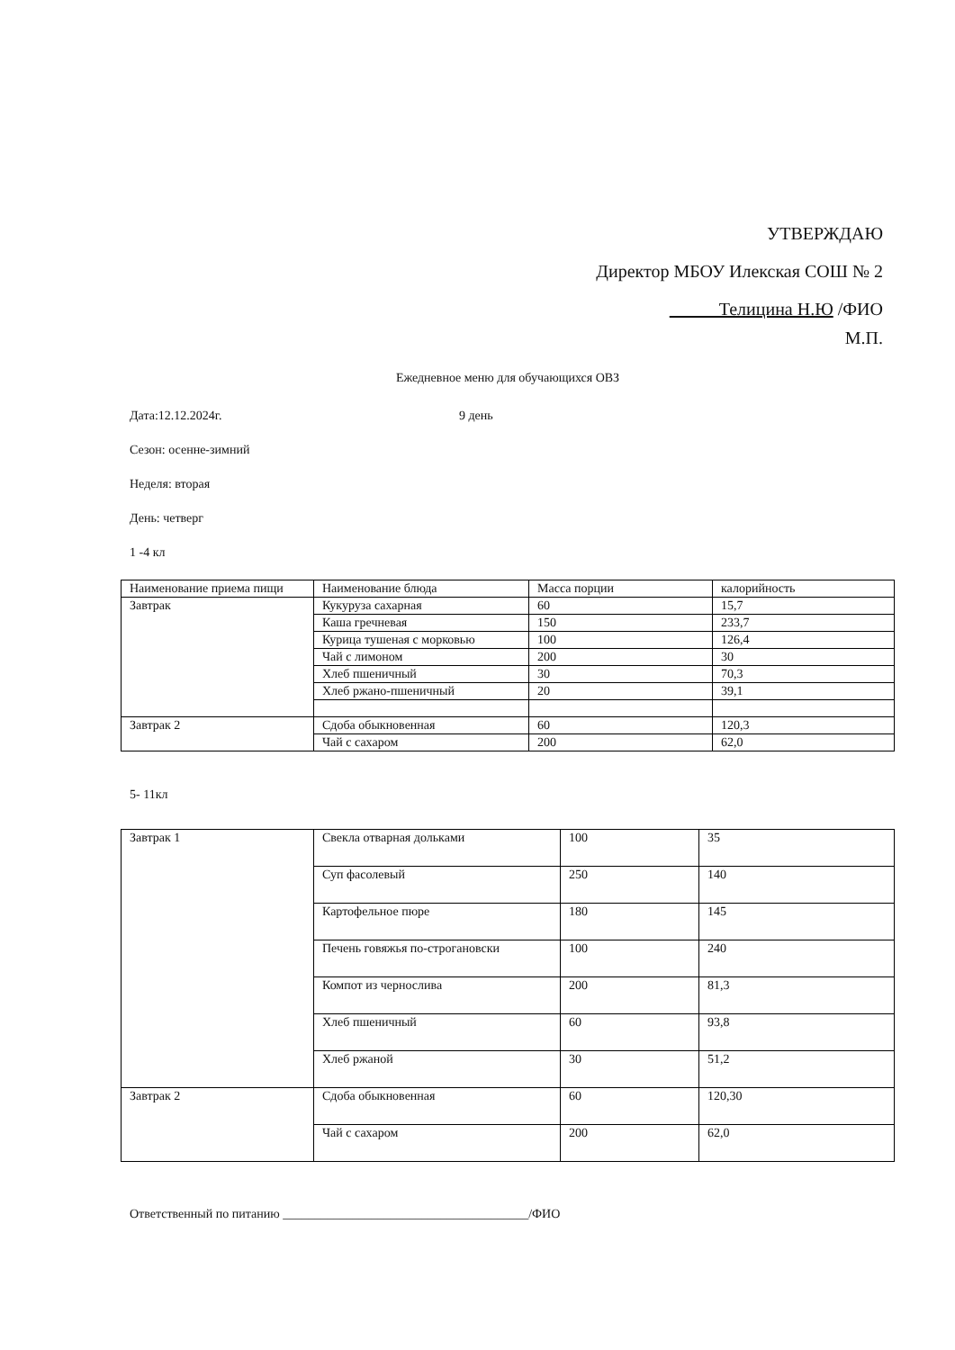УТВЕРЖДАЮ
Директор МБОУ Илекская СОШ № 2
Телицина Н.Ю /ФИО
М.П.
Ежедневное меню для обучающихся ОВЗ
Дата:12.12.2024г. 9 день
Сезон: осенне-зимний
Неделя: вторая
День: четверг
1 -4 кл
| Наименование приема пищи | Наименование блюда | Масса порции | калорийность |
| Завтрак | Кукуруза сахарная | 60 | 15,7 |
| | Каша гречневая | 150 | 233,7 |
| | Курица тушеная с морковью | 100 | 126,4 |
| | Чай с лимоном | 200 | 30 |
| | Хлеб пшеничный | 30 | 70,3 |
| | Хлеб ржано-пшеничный | 20 | 39,1 |
| Завтрак 2 | Сдоба обыкновенная | 60 | 120,3 |
| | Чай с сахаром | 200 | 62,0 |
5- 11кл
| Завтрак 1 | Свекла отварная дольками | 100 | 35 |
| | Суп фасолевый | 250 | 140 |
| | Картофельное пюре | 180 | 145 |
| | Печень говяжья по-строгановски | 100 | 240 |
| | Компот из чернослива | 200 | 81,3 |
| | Хлеб пшеничный | 60 | 93,8 |
| | Хлеб ржаной | 30 | 51,2 |
| Завтрак 2 | Сдоба обыкновенная | 60 | 120,30 |
| | Чай с сахаром | 200 | 62,0 |
Ответственный по питанию _______________________________________/ФИО